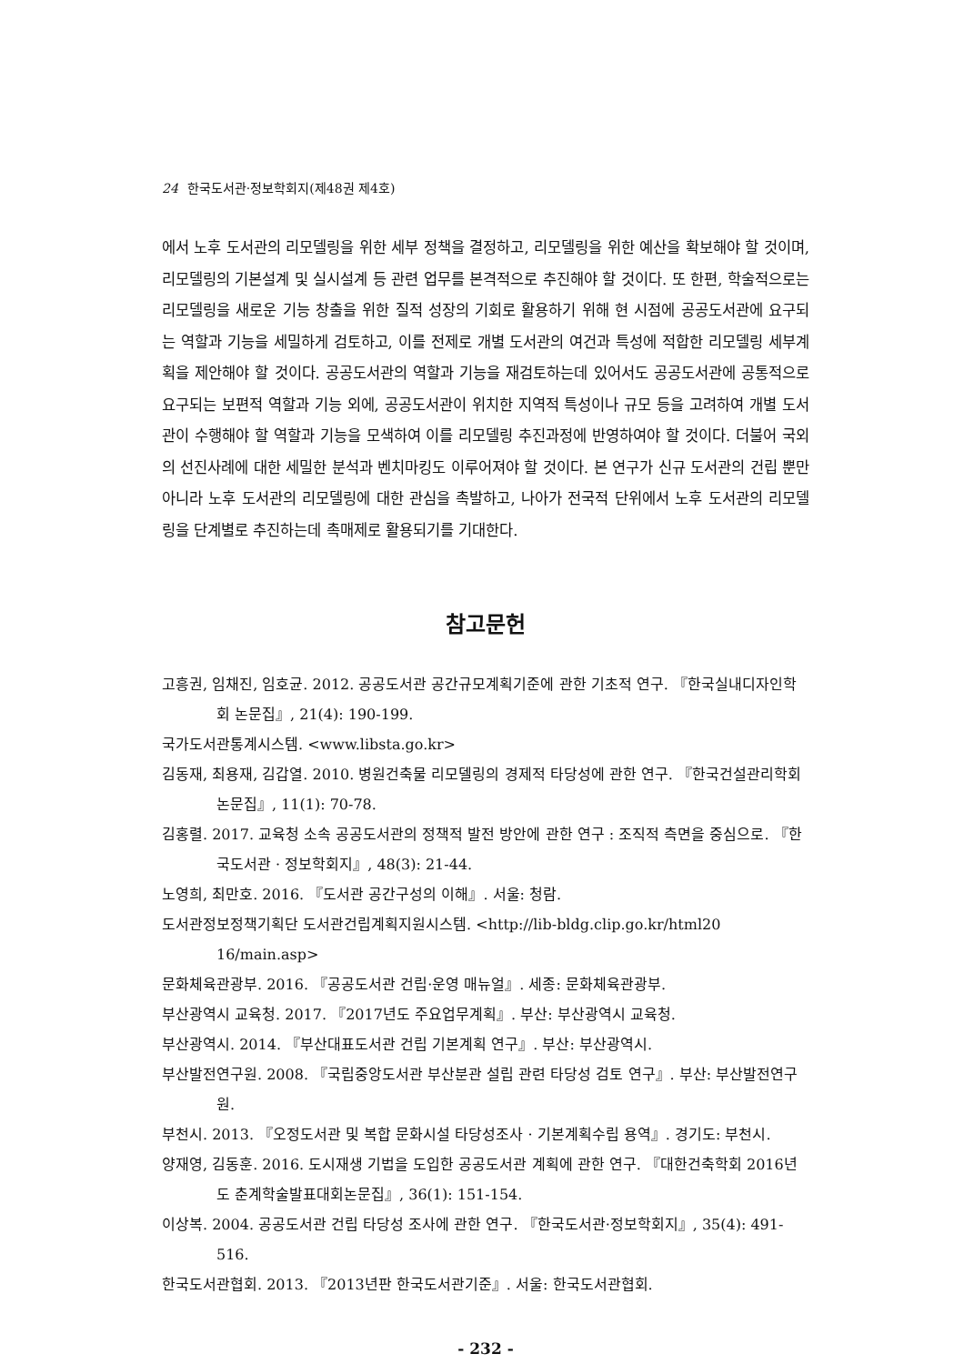24 한국도서관·정보학회지(제48권 제4호)
에서 노후 도서관의 리모델링을 위한 세부 정책을 결정하고, 리모델링을 위한 예산을 확보해야 할 것이며, 리모델링의 기본설계 및 실시설계 등 관련 업무를 본격적으로 추진해야 할 것이다. 또 한편, 학술적으로는 리모델링을 새로운 기능 창출을 위한 질적 성장의 기회로 활용하기 위해 현 시점에 공공도서관에 요구되는 역할과 기능을 세밀하게 검토하고, 이를 전제로 개별 도서관의 여건과 특성에 적합한 리모델링 세부계획을 제안해야 할 것이다. 공공도서관의 역할과 기능을 재검토하는데 있어서도 공공도서관에 공통적으로 요구되는 보편적 역할과 기능 외에, 공공도서관이 위치한 지역적 특성이나 규모 등을 고려하여 개별 도서관이 수행해야 할 역할과 기능을 모색하여 이를 리모델링 추진과정에 반영하여야 할 것이다. 더불어 국외의 선진사례에 대한 세밀한 분석과 벤치마킹도 이루어져야 할 것이다. 본 연구가 신규 도서관의 건립 뿐만 아니라 노후 도서관의 리모델링에 대한 관심을 촉발하고, 나아가 전국적 단위에서 노후 도서관의 리모델링을 단계별로 추진하는데 촉매제로 활용되기를 기대한다.
참고문헌
고흥권, 임채진, 임호균. 2012. 공공도서관 공간규모계획기준에 관한 기초적 연구. 『한국실내디자인학회 논문집』, 21(4): 190-199.
국가도서관통계시스템. <www.libsta.go.kr>
김동재, 최용재, 김갑열. 2010. 병원건축물 리모델링의 경제적 타당성에 관한 연구. 『한국건설관리학회 논문집』, 11(1): 70-78.
김홍렬. 2017. 교육청 소속 공공도서관의 정책적 발전 방안에 관한 연구 : 조직적 측면을 중심으로. 『한국도서관 · 정보학회지』, 48(3): 21-44.
노영희, 최만호. 2016. 『도서관 공간구성의 이해』. 서울: 청람.
도서관정보정책기획단 도서관건립계획지원시스템. <http://lib-bldg.clip.go.kr/html20 16/main.asp>
문화체육관광부. 2016. 『공공도서관 건립·운영 매뉴얼』. 세종: 문화체육관광부.
부산광역시 교육청. 2017. 『2017년도 주요업무계획』. 부산: 부산광역시 교육청.
부산광역시. 2014. 『부산대표도서관 건립 기본계획 연구』. 부산: 부산광역시.
부산발전연구원. 2008. 『국립중앙도서관 부산분관 설립 관련 타당성 검토 연구』. 부산: 부산발전연구원.
부천시. 2013. 『오정도서관 및 복합 문화시설 타당성조사 · 기본계획수립 용역』. 경기도: 부천시.
양재영, 김동훈. 2016. 도시재생 기법을 도입한 공공도서관 계획에 관한 연구. 『대한건축학회 2016년도 춘계학술발표대회논문집』, 36(1): 151-154.
이상복. 2004. 공공도서관 건립 타당성 조사에 관한 연구. 『한국도서관·정보학회지』, 35(4): 491-516.
한국도서관협회. 2013. 『2013년판 한국도서관기준』. 서울: 한국도서관협회.
- 232 -